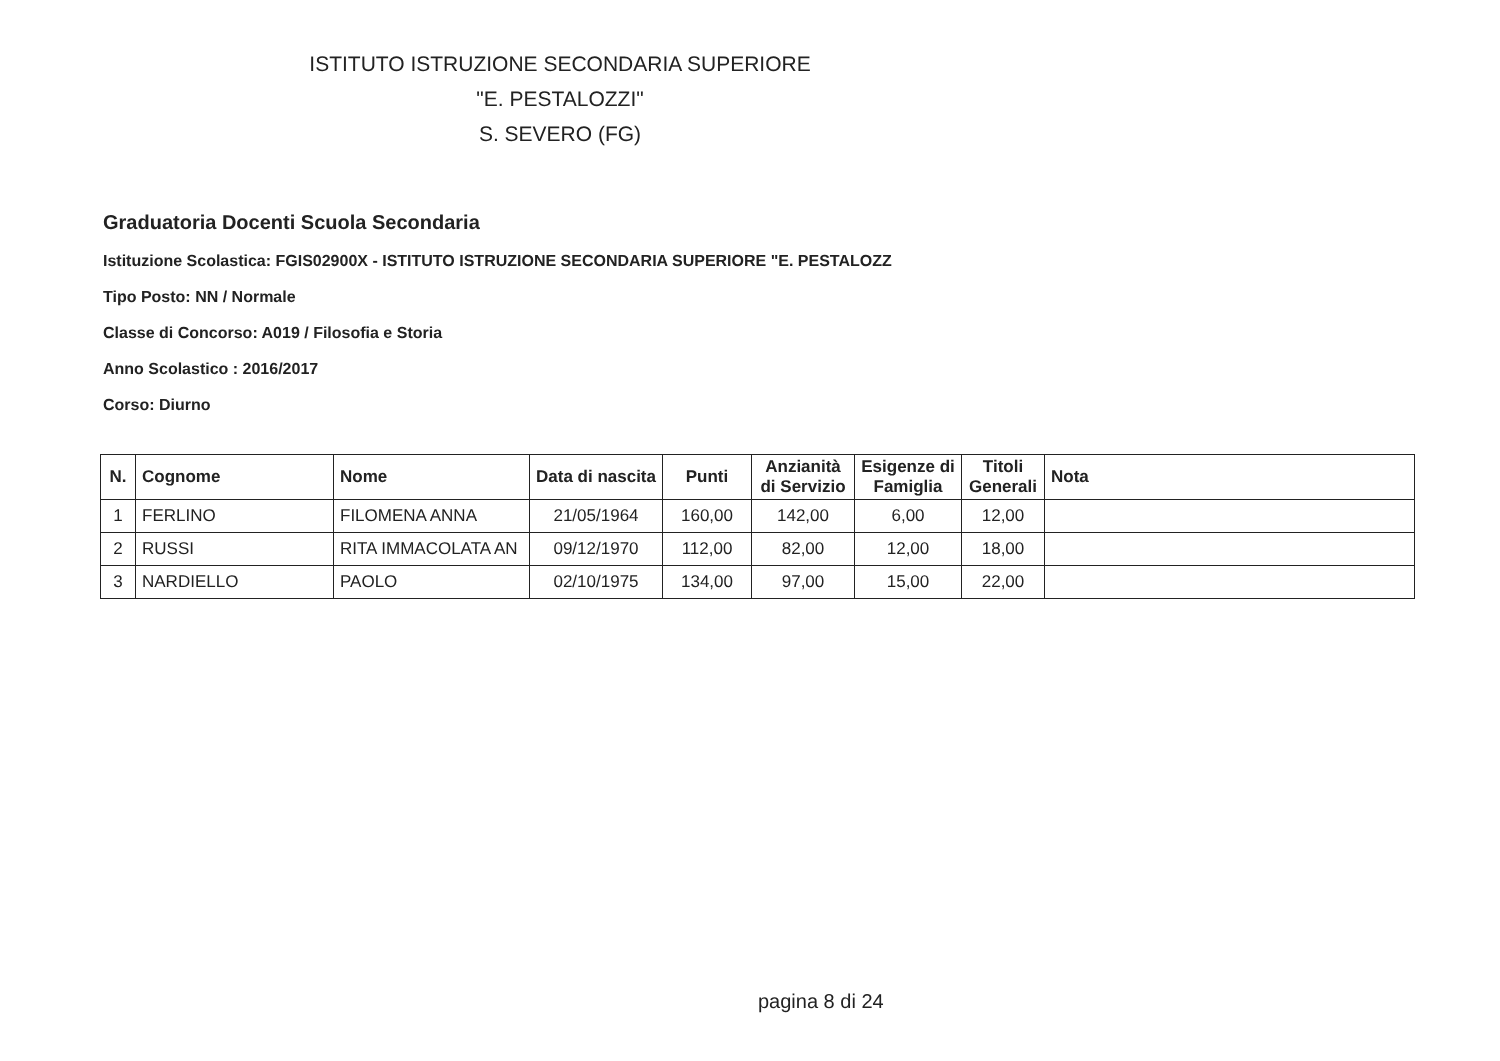ISTITUTO ISTRUZIONE SECONDARIA SUPERIORE
"E. PESTALOZZI"
S. SEVERO (FG)
Graduatoria Docenti Scuola Secondaria
Istituzione Scolastica: FGIS02900X - ISTITUTO ISTRUZIONE SECONDARIA SUPERIORE "E. PESTALOZZ
Tipo Posto: NN / Normale
Classe di Concorso: A019 / Filosofia e Storia
Anno Scolastico : 2016/2017
Corso: Diurno
| N. | Cognome | Nome | Data di nascita | Punti | Anzianità di Servizio | Esigenze di Famiglia | Titoli Generali | Nota |
| --- | --- | --- | --- | --- | --- | --- | --- | --- |
| 1 | FERLINO | FILOMENA ANNA | 21/05/1964 | 160,00 | 142,00 | 6,00 | 12,00 | |
| 2 | RUSSI | RITA IMMACOLATA AN | 09/12/1970 | 112,00 | 82,00 | 12,00 | 18,00 | |
| 3 | NARDIELLO | PAOLO | 02/10/1975 | 134,00 | 97,00 | 15,00 | 22,00 | |
pagina 8 di 24